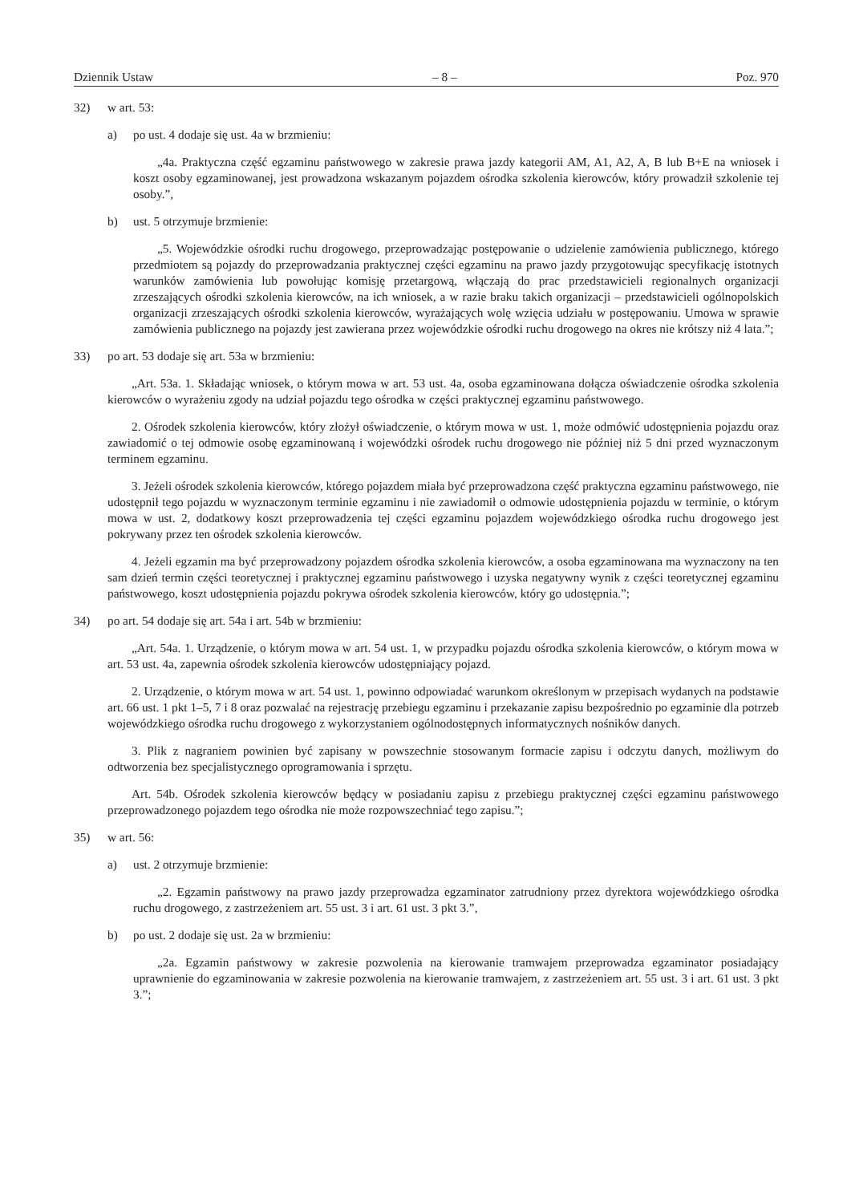Dziennik Ustaw – 8 – Poz. 970
32) w art. 53:
a) po ust. 4 dodaje się ust. 4a w brzmieniu:
„4a. Praktyczna część egzaminu państwowego w zakresie prawa jazdy kategorii AM, A1, A2, A, B lub B+E na wniosek i koszt osoby egzaminowanej, jest prowadzona wskazanym pojazdem ośrodka szkolenia kierowców, który prowadził szkolenie tej osoby.”,
b) ust. 5 otrzymuje brzmienie:
„5. Wojewódzkie ośrodki ruchu drogowego, przeprowadzając postępowanie o udzielenie zamówienia publicznego, którego przedmiotem są pojazdy do przeprowadzania praktycznej części egzaminu na prawo jazdy przygotowując specyfikację istotnych warunków zamówienia lub powołując komisję przetargową, włączają do prac przedstawicieli regionalnych organizacji zrzeszających ośrodki szkolenia kierowców, na ich wniosek, a w razie braku takich organizacji – przedstawicieli ogólnopolskich organizacji zrzeszających ośrodki szkolenia kierowców, wyrażających wolę wzięcia udziału w postępowaniu. Umowa w sprawie zamówienia publicznego na pojazdy jest zawierana przez wojewódzkie ośrodki ruchu drogowego na okres nie krótszy niż 4 lata.”;
33) po art. 53 dodaje się art. 53a w brzmieniu:
„Art. 53a. 1. Składając wniosek, o którym mowa w art. 53 ust. 4a, osoba egzaminowana dołącza oświadczenie ośrodka szkolenia kierowców o wyrażeniu zgody na udział pojazdu tego ośrodka w części praktycznej egzaminu państwowego.
2. Ośrodek szkolenia kierowców, który złożył oświadczenie, o którym mowa w ust. 1, może odmówić udostępnienia pojazdu oraz zawiadomić o tej odmowie osobę egzaminowaną i wojewódzki ośrodek ruchu drogowego nie później niż 5 dni przed wyznaczonym terminem egzaminu.
3. Jeżeli ośrodek szkolenia kierowców, którego pojazdem miała być przeprowadzona część praktyczna egzaminu państwowego, nie udostępnił tego pojazdu w wyznaczonym terminie egzaminu i nie zawiadomił o odmowie udostępnienia pojazdu w terminie, o którym mowa w ust. 2, dodatkowy koszt przeprowadzenia tej części egzaminu pojazdem wojewódzkiego ośrodka ruchu drogowego jest pokrywany przez ten ośrodek szkolenia kierowców.
4. Jeżeli egzamin ma być przeprowadzony pojazdem ośrodka szkolenia kierowców, a osoba egzaminowana ma wyznaczony na ten sam dzień termin części teoretycznej i praktycznej egzaminu państwowego i uzyska negatywny wynik z części teoretycznej egzaminu państwowego, koszt udostępnienia pojazdu pokrywa ośrodek szkolenia kierowców, który go udostępnia.”;
34) po art. 54 dodaje się art. 54a i art. 54b w brzmieniu:
„Art. 54a. 1. Urządzenie, o którym mowa w art. 54 ust. 1, w przypadku pojazdu ośrodka szkolenia kierowców, o którym mowa w art. 53 ust. 4a, zapewnia ośrodek szkolenia kierowców udostępniający pojazd.
2. Urządzenie, o którym mowa w art. 54 ust. 1, powinno odpowiadać warunkom określonym w przepisach wydanych na podstawie art. 66 ust. 1 pkt 1–5, 7 i 8 oraz pozwalać na rejestrację przebiegu egzaminu i przekazanie zapisu bezpośrednio po egzaminie dla potrzeb wojewódzkiego ośrodka ruchu drogowego z wykorzystaniem ogólnodostępnych informatycznych nośników danych.
3. Plik z nagraniem powinien być zapisany w powszechnie stosowanym formacie zapisu i odczytu danych, możliwym do odtworzenia bez specjalistycznego oprogramowania i sprzętu.
Art. 54b. Ośrodek szkolenia kierowców będący w posiadaniu zapisu z przebiegu praktycznej części egzaminu państwowego przeprowadzonego pojazdem tego ośrodka nie może rozpowszechniać tego zapisu.”;
35) w art. 56:
a) ust. 2 otrzymuje brzmienie:
„2. Egzamin państwowy na prawo jazdy przeprowadza egzaminator zatrudniony przez dyrektora wojewódzkiego ośrodka ruchu drogowego, z zastrzeżeniem art. 55 ust. 3 i art. 61 ust. 3 pkt 3.”,
b) po ust. 2 dodaje się ust. 2a w brzmieniu:
„2a. Egzamin państwowy w zakresie pozwolenia na kierowanie tramwajem przeprowadza egzaminator posiadający uprawnienie do egzaminowania w zakresie pozwolenia na kierowanie tramwajem, z zastrzeżeniem art. 55 ust. 3 i art. 61 ust. 3 pkt 3.”;